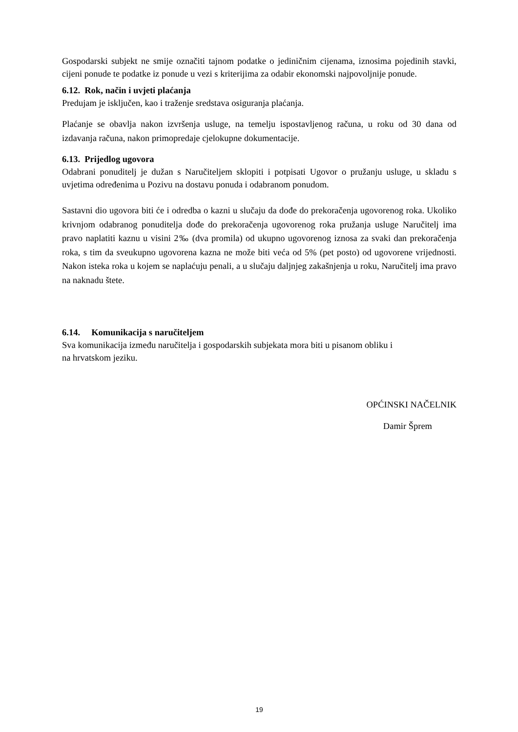Gospodarski subjekt ne smije označiti tajnom podatke o jediničnim cijenama, iznosima pojedinih stavki, cijeni ponude te podatke iz ponude u vezi s kriterijima za odabir ekonomski najpovoljnije ponude.
6.12. Rok, način i uvjeti plaćanja
Predujam je isključen, kao i traženje sredstava osiguranja plaćanja.
Plaćanje se obavlja nakon izvršenja usluge, na temelju ispostavljenog računa, u roku od 30 dana od izdavanja računa, nakon primopredaje cjelokupne dokumentacije.
6.13. Prijedlog ugovora
Odabrani ponuditelj je dužan s Naručiteljem sklopiti i potpisati Ugovor o pružanju usluge, u skladu s uvjetima određenima u Pozivu na dostavu ponuda i odabranom ponudom.
Sastavni dio ugovora biti će i odredba o kazni u slučaju da dođe do prekoračenja ugovorenog roka. Ukoliko krivnjom odabranog ponuditelja dođe do prekoračenja ugovorenog roka pružanja usluge Naručitelj ima pravo naplatiti kaznu u visini 2‰ (dva promila) od ukupno ugovorenog iznosa za svaki dan prekoračenja roka, s tim da sveukupno ugovorena kazna ne može biti veća od 5% (pet posto) od ugovorene vrijednosti. Nakon isteka roka u kojem se naplaćuju penali, a u slučaju daljnjeg zakašnjenja u roku, Naručitelj ima pravo na naknadu štete.
6.14. Komunikacija s naručiteljem
Sva komunikacija između naručitelja i gospodarskih subjekata mora biti u pisanom obliku i
na hrvatskom jeziku.
OPĆINSKI NAČELNIK
Damir Šprem
19